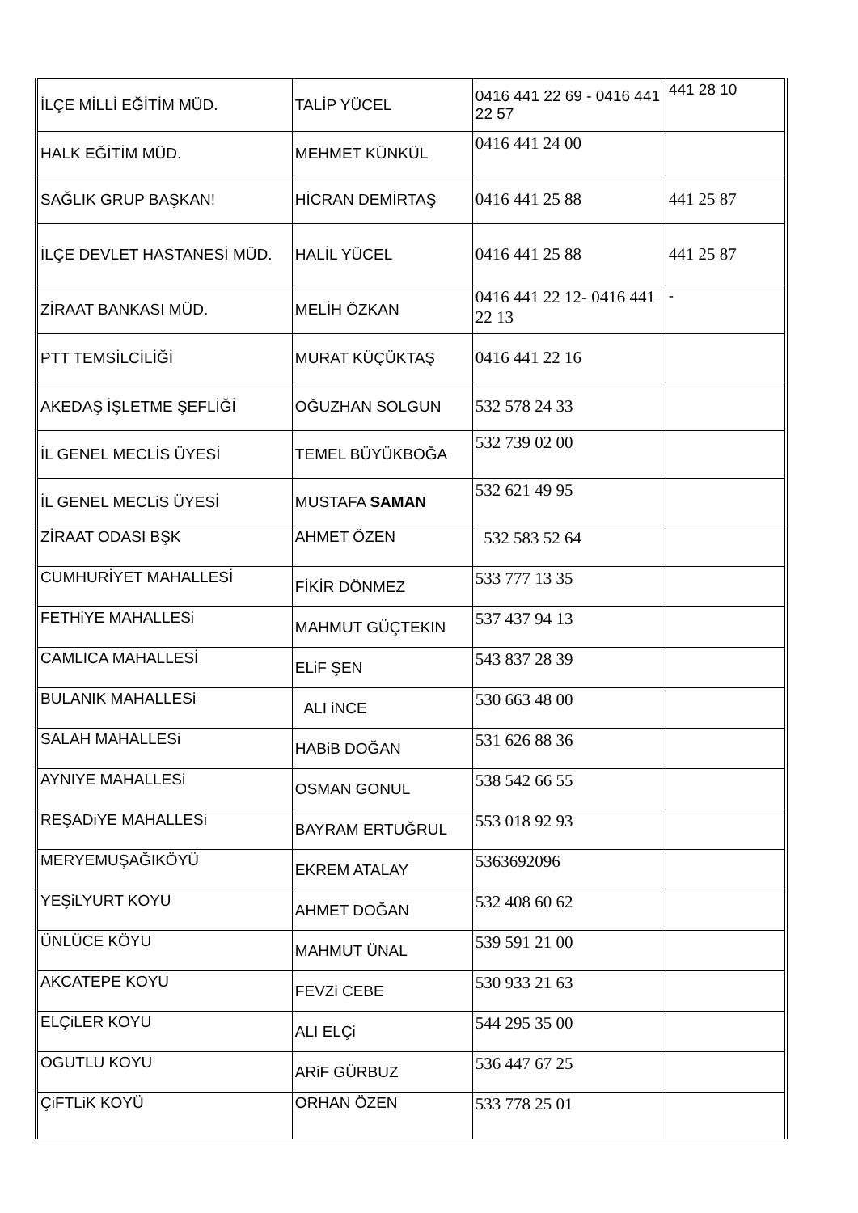| İLÇE MİLLİ EĞİTİM MÜD. | TALİP YÜCEL | 0416 441 22 69 - 0416 441 22 57 | 441 28 10 |
| HALK EĞİTİM MÜD. | MEHMET KÜNKÜL | 0416 441 24 00 | |
| SAĞLIK GRUP BAŞKAN! | HİCRAN DEMİRTAŞ | 0416 441 25 88 | 441 25 87 |
| İLÇE DEVLET HASTANESİ MÜD. | HALİL YÜCEL | 0416 441 25 88 | 441 25 87 |
| ZİRAAT BANKASI MÜD. | MELİH ÖZKAN | 0416 441 22 12- 0416 441 22 13 | - |
| PTT TEMSİLCİLİĞİ | MURAT KÜÇÜKTAŞ | 0416 441 22 16 | |
| AKEDAŞ İŞLETME ŞEFLİĞİ | OĞUZHAN SOLGUN | 532 578 24 33 | |
| İL GENEL MECLİS ÜYESİ | TEMEL BÜYÜKBOĞA | 532 739 02 00 | |
| İL GENEL MECLiS ÜYESİ | MUSTAFA SAMAN | 532 621 49 95 | |
| ZİRAAT ODASI BŞK | AHMET ÖZEN | 532 583 52 64 | |
| CUMHURİYET MAHALLESİ | FİKİR DÖNMEZ | 533 777 13 35 | |
| FETHiYE MAHALLESi | MAHMUT GÜÇTEKIN | 537 437 94 13 | |
| CAMLICA MAHALLESİ | ELiF ŞEN | 543 837 28 39 | |
| BULANIK MAHALLESi | ALI iNCE | 530 663 48 00 | |
| SALAH MAHALLESi | HABiB DOĞAN | 531 626 88 36 | |
| AYNIYE MAHALLESi | OSMAN GONUL | 538 542 66 55 | |
| REŞADiYE MAHALLESi | BAYRAM ERTUĞRUL | 553 018 92 93 | |
| MERYEMUŞAĞIKÖYÜ | EKREM ATALAY | 5363692096 | |
| YEŞiLYURT KOYU | AHMET DOĞAN | 532 408 60 62 | |
| ÜNLÜCE KÖYU | MAHMUT ÜNAL | 539 591 21 00 | |
| AKCATEPE KOYU | FEVZi CEBE | 530 933 21 63 | |
| ELÇiLER KOYU | ALI ELÇi | 544 295 35 00 | |
| OGUTLU KOYU | ARiF GÜRBUZ | 536 447 67 25 | |
| ÇiFTLiK KOYÜ | ORHAN ÖZEN | 533 778 25 01 | |